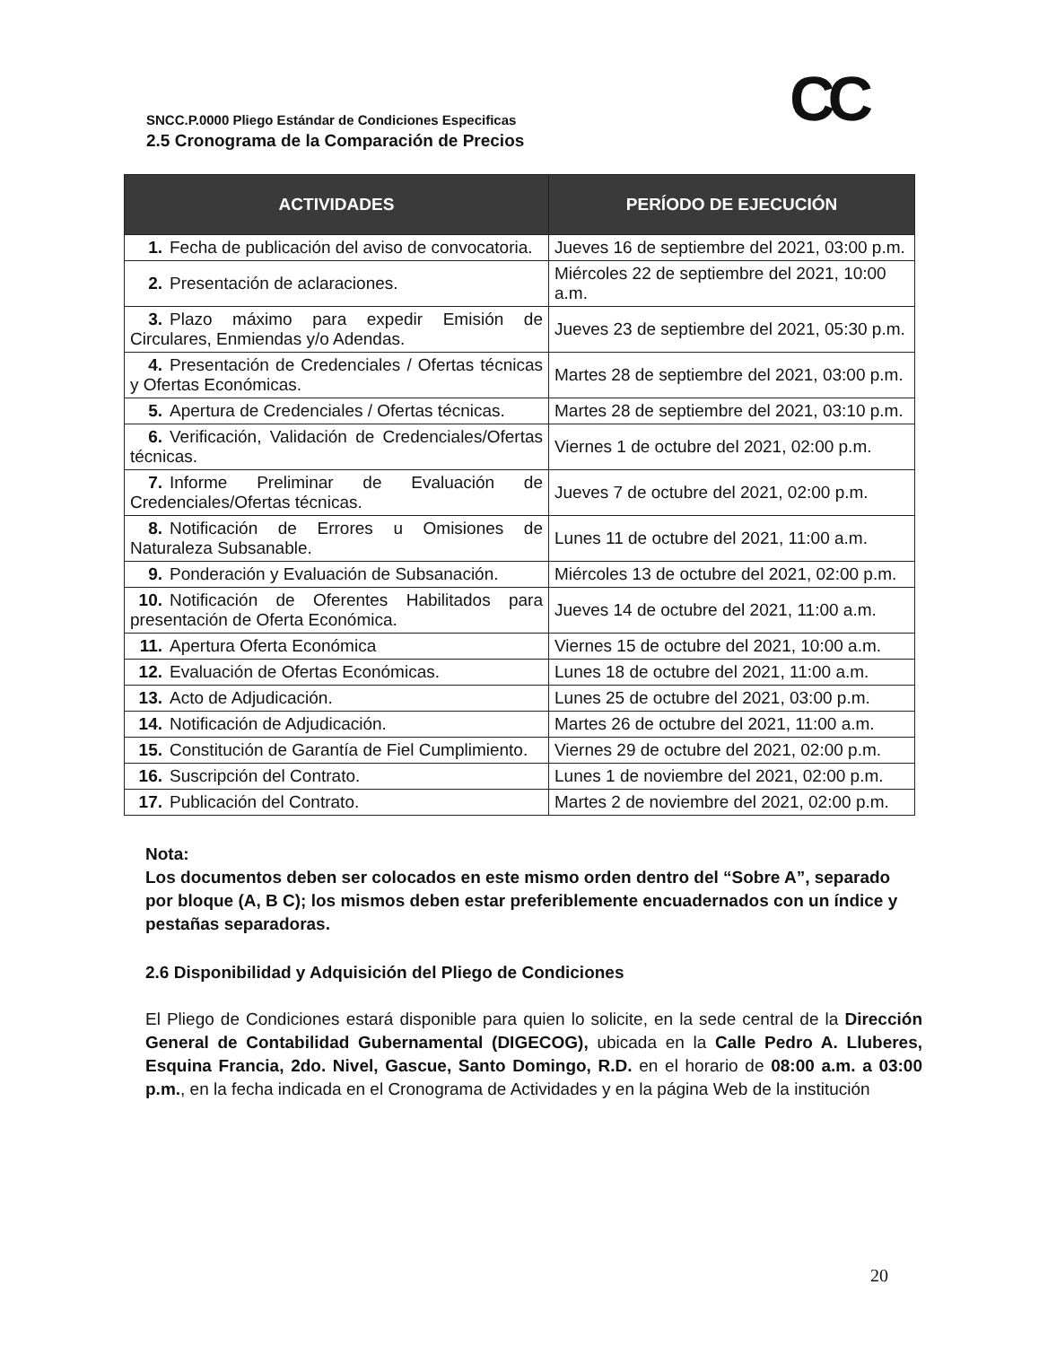CC
SNCC.P.0000 Pliego Estándar de Condiciones Especificas
2.5 Cronograma de la Comparación de Precios
| ACTIVIDADES | PERÍODO DE EJECUCIÓN |
| --- | --- |
| 1. Fecha de publicación del aviso de convocatoria. | Jueves 16 de septiembre del 2021, 03:00 p.m. |
| 2. Presentación de aclaraciones. | Miércoles 22 de septiembre del 2021, 10:00 a.m. |
| 3. Plazo máximo para expedir Emisión de Circulares, Enmiendas y/o Adendas. | Jueves 23 de septiembre del 2021, 05:30 p.m. |
| 4. Presentación de Credenciales / Ofertas técnicas y Ofertas Económicas. | Martes 28 de septiembre del 2021, 03:00 p.m. |
| 5. Apertura de Credenciales / Ofertas técnicas. | Martes 28 de septiembre del 2021, 03:10 p.m. |
| 6. Verificación, Validación de Credenciales/Ofertas técnicas. | Viernes 1 de octubre del 2021, 02:00 p.m. |
| 7. Informe Preliminar de Evaluación de Credenciales/Ofertas técnicas. | Jueves 7 de octubre del 2021, 02:00 p.m. |
| 8. Notificación de Errores u Omisiones de Naturaleza Subsanable. | Lunes 11 de octubre del 2021, 11:00 a.m. |
| 9. Ponderación y Evaluación de Subsanación. | Miércoles 13 de octubre del 2021, 02:00 p.m. |
| 10. Notificación de Oferentes Habilitados para presentación de Oferta Económica. | Jueves 14 de octubre del 2021, 11:00 a.m. |
| 11. Apertura Oferta Económica | Viernes 15 de octubre del 2021, 10:00 a.m. |
| 12. Evaluación de Ofertas Económicas. | Lunes 18 de octubre del 2021, 11:00 a.m. |
| 13. Acto de Adjudicación. | Lunes 25 de octubre del 2021, 03:00 p.m. |
| 14. Notificación de Adjudicación. | Martes 26 de octubre del 2021, 11:00 a.m. |
| 15. Constitución de Garantía de Fiel Cumplimiento. | Viernes 29 de octubre del 2021, 02:00 p.m. |
| 16. Suscripción del Contrato. | Lunes 1 de noviembre del 2021, 02:00 p.m. |
| 17. Publicación del Contrato. | Martes 2 de noviembre del 2021, 02:00 p.m. |
Nota:
Los documentos deben ser colocados en este mismo orden dentro del “Sobre A”, separado por bloque (A, B C); los mismos deben estar preferiblemente encuadernados con un índice y pestañas separadoras.
2.6 Disponibilidad y Adquisición del Pliego de Condiciones
El Pliego de Condiciones estará disponible para quien lo solicite, en la sede central de la Dirección General de Contabilidad Gubernamental (DIGECOG), ubicada en la Calle Pedro A. Lluberes, Esquina Francia, 2do. Nivel, Gascue, Santo Domingo, R.D. en el horario de 08:00 a.m. a 03:00 p.m., en la fecha indicada en el Cronograma de Actividades y en la página Web de la institución
20